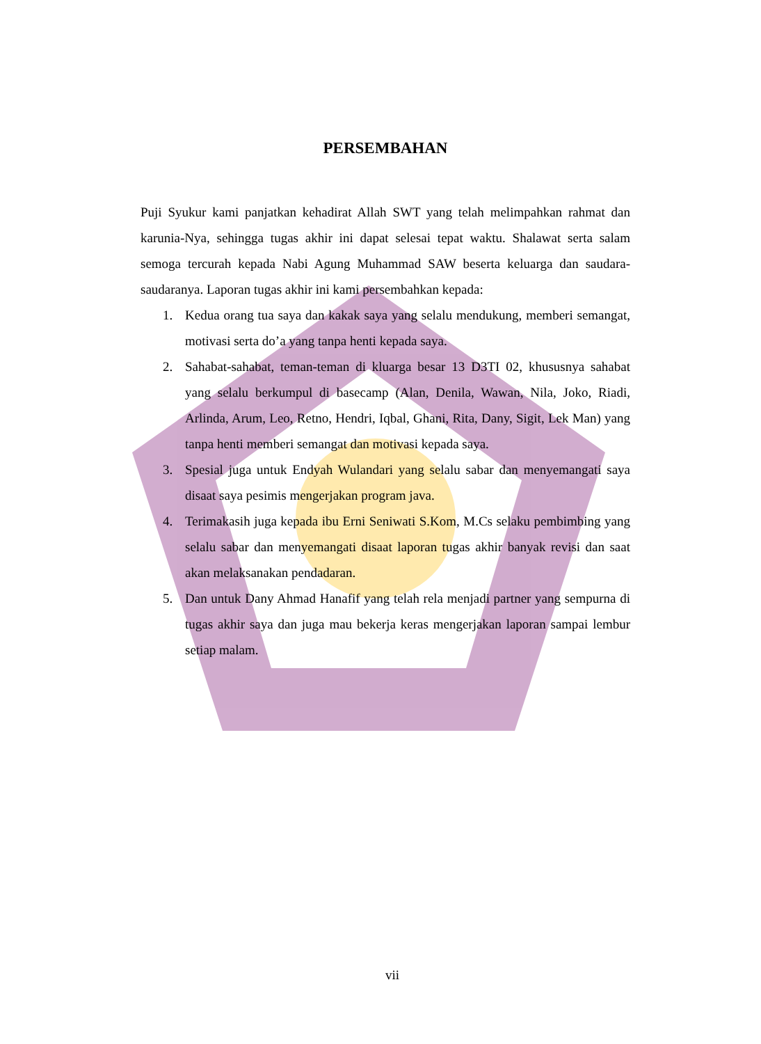PERSEMBAHAN
Puji Syukur kami panjatkan kehadirat Allah SWT yang telah melimpahkan rahmat dan karunia-Nya, sehingga tugas akhir ini dapat selesai tepat waktu. Shalawat serta salam semoga tercurah kepada Nabi Agung Muhammad SAW beserta keluarga dan saudara-saudaranya. Laporan tugas akhir ini kami persembahkan kepada:
1. Kedua orang tua saya dan kakak saya yang selalu mendukung, memberi semangat, motivasi serta do’a yang tanpa henti kepada saya.
2. Sahabat-sahabat, teman-teman di kluarga besar 13 D3TI 02, khususnya sahabat yang selalu berkumpul di basecamp (Alan, Denila, Wawan, Nila, Joko, Riadi, Arlinda, Arum, Leo, Retno, Hendri, Iqbal, Ghani, Rita, Dany, Sigit, Lek Man) yang tanpa henti memberi semangat dan motivasi kepada saya.
3. Spesial juga untuk Endyah Wulandari yang selalu sabar dan menyemangati saya disaat saya pesimis mengerjakan program java.
4. Terimakasih juga kepada ibu Erni Seniwati S.Kom, M.Cs selaku pembimbing yang selalu sabar dan menyemangati disaat laporan tugas akhir banyak revisi dan saat akan melaksanakan pendadaran.
5. Dan untuk Dany Ahmad Hanafif yang telah rela menjadi partner yang sempurna di tugas akhir saya dan juga mau bekerja keras mengerjakan laporan sampai lembur setiap malam.
vii